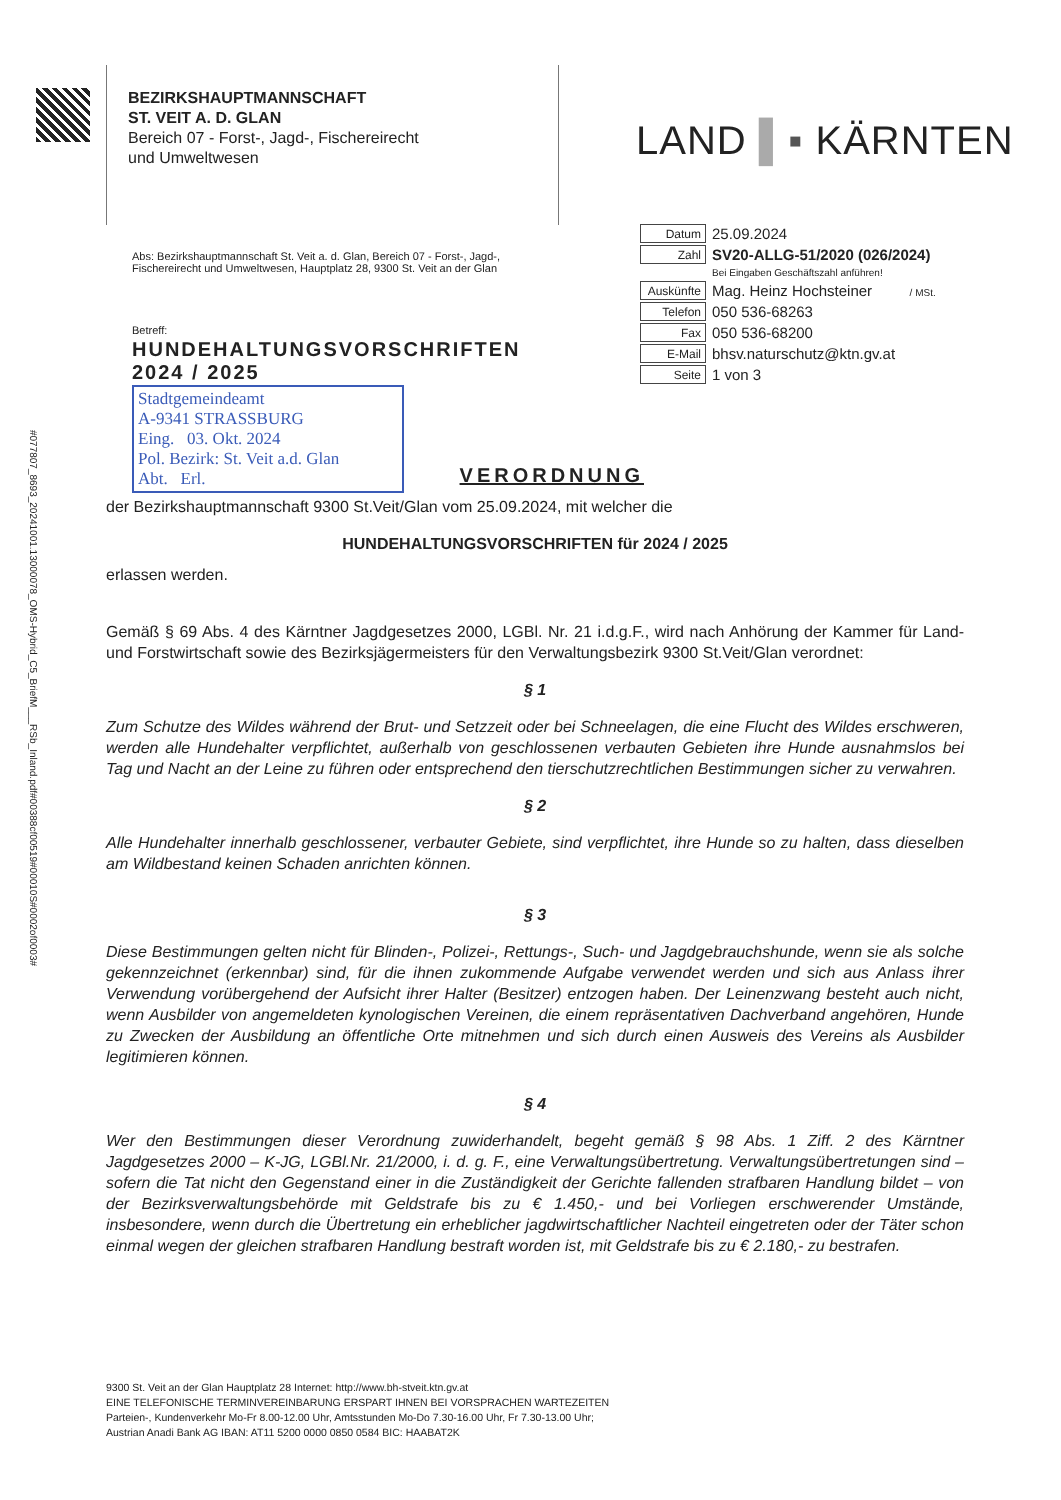#077807_8693_20241001.13000078_OMS-Hybrid_C5_BriefM___RSb_Inland.pdf#00388cf00519#00010S#0002of0003#
BEZIRKSHAUPTMANNSCHAFT
ST. VEIT A. D. GLAN
Bereich 07 - Forst-, Jagd-, Fischereirecht
und Umweltwesen
LAND ▌▪ KÄRNTEN
Abs: Bezirkshauptmannschaft St. Veit a. d. Glan, Bereich 07 - Forst-, Jagd-, Fischereirecht und Umweltwesen, Hauptplatz 28, 9300 St. Veit an der Glan
| Datum | 25.09.2024 |
| Zahl | SV20-ALLG-51/2020 (026/2024) |
| | Bei Eingaben Geschäftszahl anführen! |
| Auskünfte | Mag. Heinz Hochsteiner / MSt. |
| Telefon | 050 536-68263 |
| Fax | 050 536-68200 |
| E-Mail | bhsv.naturschutz@ktn.gv.at |
| Seite | 1 von 3 |
Betreff:
HUNDEHALTUNGSVORSCHRIFTEN
2024 / 2025
Stadtgemeindeamt
A-9341 STRASSBURG
Eing. 03. Okt. 2024
Pol. Bezirk: St. Veit a.d. Glan
Abt. Erl.
VERORDNUNG
der Bezirkshauptmannschaft 9300 St.Veit/Glan vom 25.09.2024, mit welcher die
HUNDEHALTUNGSVORSCHRIFTEN für 2024 / 2025
erlassen werden.
Gemäß § 69 Abs. 4 des Kärntner Jagdgesetzes 2000, LGBl. Nr. 21 i.d.g.F., wird nach Anhörung der Kammer für Land- und Forstwirtschaft sowie des Bezirksjägermeisters für den Verwaltungsbezirk 9300 St.Veit/Glan verordnet:
§ 1
Zum Schutze des Wildes während der Brut- und Setzzeit oder bei Schneelagen, die eine Flucht des Wildes erschweren, werden alle Hundehalter verpflichtet, außerhalb von geschlossenen verbauten Gebieten ihre Hunde ausnahmslos bei Tag und Nacht an der Leine zu führen oder entsprechend den tierschutzrechtlichen Bestimmungen sicher zu verwahren.
§ 2
Alle Hundehalter innerhalb geschlossener, verbauter Gebiete, sind verpflichtet, ihre Hunde so zu halten, dass dieselben am Wildbestand keinen Schaden anrichten können.
§ 3
Diese Bestimmungen gelten nicht für Blinden-, Polizei-, Rettungs-, Such- und Jagdgebrauchshunde, wenn sie als solche gekennzeichnet (erkennbar) sind, für die ihnen zukommende Aufgabe verwendet werden und sich aus Anlass ihrer Verwendung vorübergehend der Aufsicht ihrer Halter (Besitzer) entzogen haben. Der Leinenzwang besteht auch nicht, wenn Ausbilder von angemeldeten kynologischen Vereinen, die einem repräsentativen Dachverband angehören, Hunde zu Zwecken der Ausbildung an öffentliche Orte mitnehmen und sich durch einen Ausweis des Vereins als Ausbilder legitimieren können.
§ 4
Wer den Bestimmungen dieser Verordnung zuwiderhandelt, begeht gemäß § 98 Abs. 1 Ziff. 2 des Kärntner Jagdgesetzes 2000 – K-JG, LGBl.Nr. 21/2000, i. d. g. F., eine Verwaltungsübertretung. Verwaltungsübertretungen sind – sofern die Tat nicht den Gegenstand einer in die Zuständigkeit der Gerichte fallenden strafbaren Handlung bildet – von der Bezirksverwaltungsbehörde mit Geldstrafe bis zu € 1.450,- und bei Vorliegen erschwerender Umstände, insbesondere, wenn durch die Übertretung ein erheblicher jagdwirtschaftlicher Nachteil eingetreten oder der Täter schon einmal wegen der gleichen strafbaren Handlung bestraft worden ist, mit Geldstrafe bis zu € 2.180,- zu bestrafen.
9300 St. Veit an der Glan Hauptplatz 28 Internet: http://www.bh-stveit.ktn.gv.at
EINE TELEFONISCHE TERMINVEREINBARUNG ERSPART IHNEN BEI VORSPRACHEN WARTEZEITEN
Parteien-, Kundenverkehr Mo-Fr 8.00-12.00 Uhr, Amtsstunden Mo-Do 7.30-16.00 Uhr, Fr 7.30-13.00 Uhr;
Austrian Anadi Bank AG IBAN: AT11 5200 0000 0850 0584 BIC: HAABAT2K